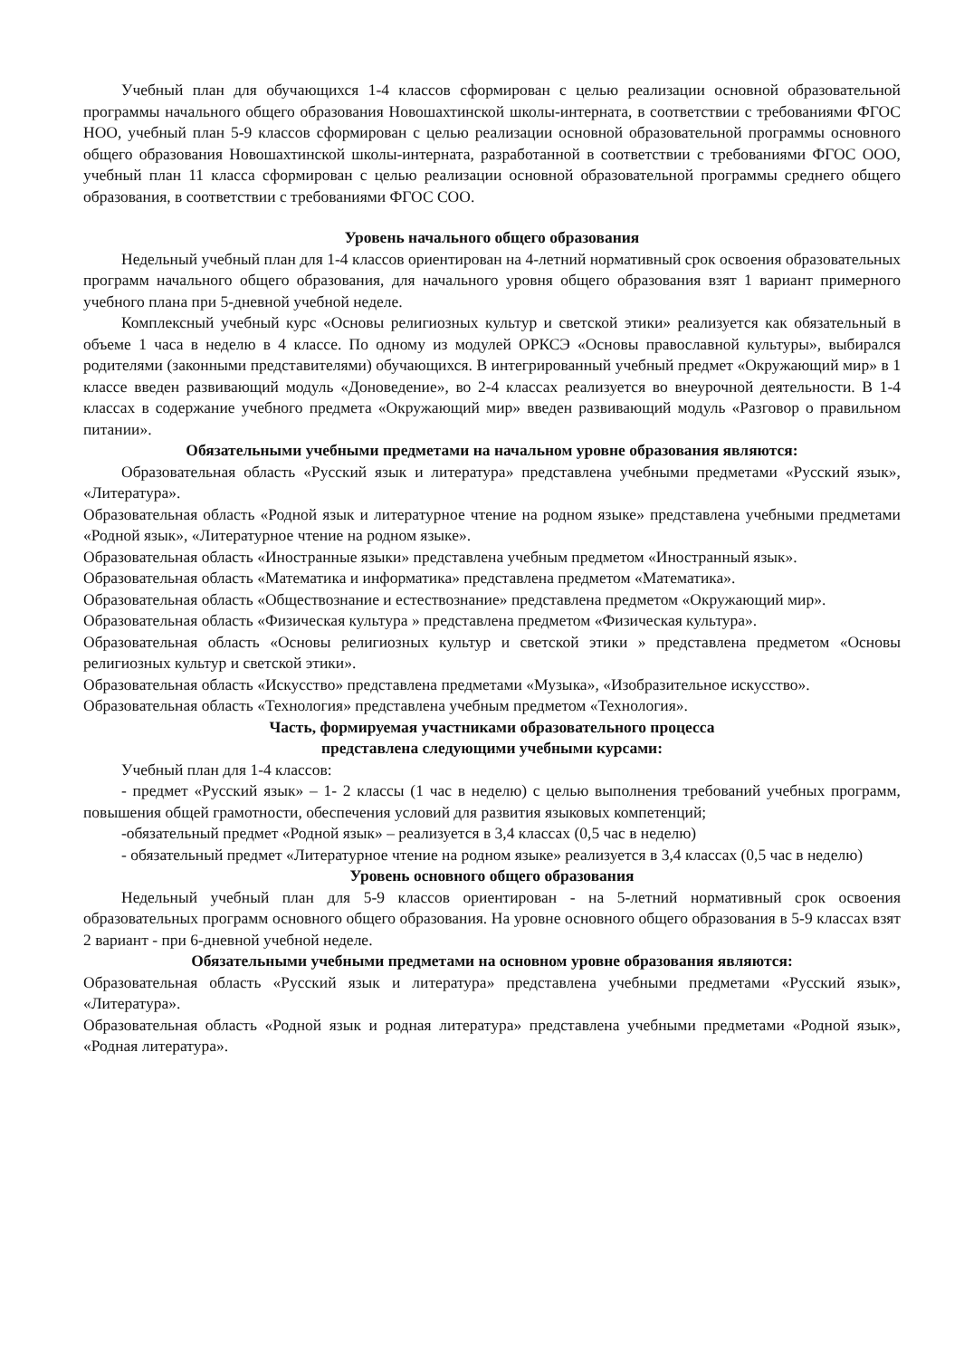Учебный план для обучающихся 1-4 классов сформирован с целью реализации основной образовательной программы начального общего образования Новошахтинской школы-интерната, в соответствии с требованиями ФГОС НОО, учебный план 5-9 классов сформирован с целью реализации основной образовательной программы основного общего образования Новошахтинской школы-интерната, разработанной в соответствии с требованиями ФГОС ООО, учебный план 11 класса сформирован с целью реализации основной образовательной программы среднего общего образования, в соответствии с требованиями ФГОС СОО.
Уровень начального общего образования
Недельный учебный план для 1-4 классов ориентирован на 4-летний нормативный срок освоения образовательных программ начального общего образования, для начального уровня общего образования взят 1 вариант примерного учебного плана при 5-дневной учебной неделе.
Комплексный учебный курс «Основы религиозных культур и светской этики» реализуется как обязательный в объеме 1 часа в неделю в 4 классе. По одному из модулей ОРКСЭ «Основы православной культуры», выбирался родителями (законными представителями) обучающихся. В интегрированный учебный предмет «Окружающий мир» в 1 классе введен развивающий модуль «Доноведение», во 2-4 классах реализуется во внеурочной деятельности. В 1-4 классах в содержание учебного предмета «Окружающий мир» введен развивающий модуль «Разговор о правильном питании».
Обязательными учебными предметами на начальном уровне образования являются:
Образовательная область «Русский язык и литература» представлена учебными предметами «Русский язык», «Литература».
Образовательная область «Родной язык и литературное чтение на родном языке» представлена учебными предметами «Родной язык», «Литературное чтение на родном языке».
Образовательная область «Иностранные языки» представлена учебным предметом «Иностранный язык».
Образовательная область «Математика и информатика» представлена предметом «Математика».
Образовательная область «Обществознание и естествознание» представлена предметом «Окружающий мир».
Образовательная область «Физическая культура » представлена предметом «Физическая культура».
Образовательная область «Основы религиозных культур и светской этики » представлена предметом «Основы религиозных культур и светской этики».
Образовательная область «Искусство» представлена предметами «Музыка», «Изобразительное искусство».
Образовательная область «Технология» представлена учебным предметом «Технология».
Часть, формируемая участниками образовательного процесса
представлена следующими учебными курсами:
Учебный план для 1-4 классов:
- предмет «Русский язык» – 1- 2 классы (1 час в неделю) с целью выполнения требований учебных программ, повышения общей грамотности, обеспечения условий для развития языковых компетенций;
-обязательный предмет «Родной язык» – реализуется в 3,4 классах (0,5 час в неделю)
- обязательный предмет «Литературное чтение на родном языке» реализуется в 3,4 классах (0,5 час в неделю)
Уровень основного общего образования
Недельный учебный план для 5-9 классов ориентирован - на 5-летний нормативный срок освоения образовательных программ основного общего образования. На уровне основного общего образования в 5-9 классах взят 2 вариант - при 6-дневной учебной неделе.
Обязательными учебными предметами на основном уровне образования являются:
Образовательная область «Русский язык и литература» представлена учебными предметами «Русский язык», «Литература».
Образовательная область «Родной язык и родная литература» представлена учебными предметами «Родной язык», «Родная литература».